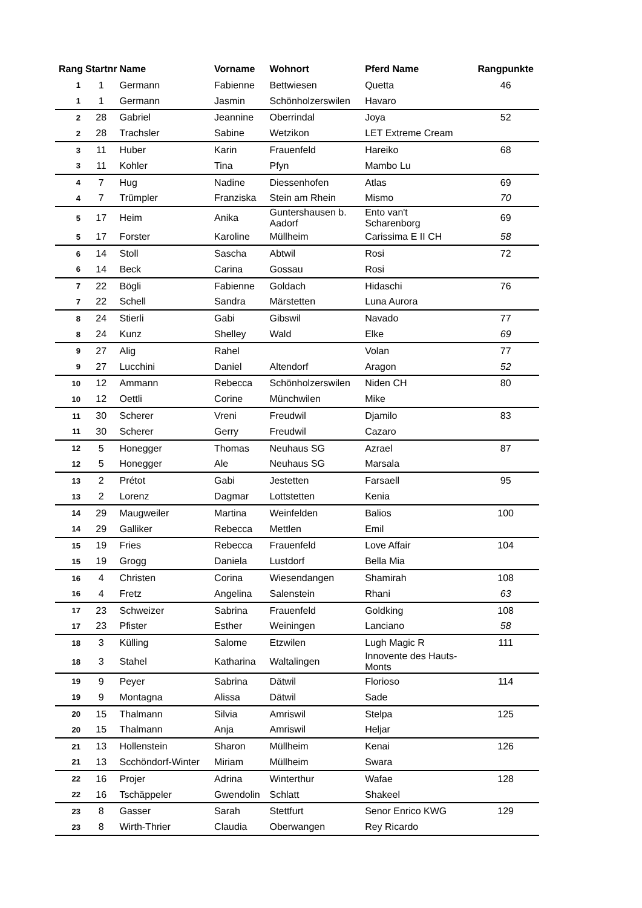| Rang | Startnr | Name | Vorname | Wohnort | Pferd Name | Rangpunkte |
| --- | --- | --- | --- | --- | --- | --- |
| 1 | 1 | Germann | Fabienne | Bettwiesen | Quetta | 46 |
| 1 | 1 | Germann | Jasmin | Schönholzerswilen | Havaro | |
| 2 | 28 | Gabriel | Jeannine | Oberrindal | Joya | 52 |
| 2 | 28 | Trachsler | Sabine | Wetzikon | LET Extreme Cream | |
| 3 | 11 | Huber | Karin | Frauenfeld | Hareiko | 68 |
| 3 | 11 | Kohler | Tina | Pfyn | Mambo Lu | |
| 4 | 7 | Hug | Nadine | Diessenhofen | Atlas | 69 |
| 4 | 7 | Trümpler | Franziska | Stein am Rhein | Mismo | 70 |
| 5 | 17 | Heim | Anika | Guntershausen b. Aadorf | Ento van't Scharenborg | 69 |
| 5 | 17 | Forster | Karoline | Müllheim | Carissima E II CH | 58 |
| 6 | 14 | Stoll | Sascha | Abtwil | Rosi | 72 |
| 6 | 14 | Beck | Carina | Gossau | Rosi | |
| 7 | 22 | Bögli | Fabienne | Goldach | Hidaschi | 76 |
| 7 | 22 | Schell | Sandra | Märstetten | Luna Aurora | |
| 8 | 24 | Stierli | Gabi | Gibswil | Navado | 77 |
| 8 | 24 | Kunz | Shelley | Wald | Elke | 69 |
| 9 | 27 | Alig | Rahel | | Volan | 77 |
| 9 | 27 | Lucchini | Daniel | Altendorf | Aragon | 52 |
| 10 | 12 | Ammann | Rebecca | Schönholzerswilen | Niden CH | 80 |
| 10 | 12 | Oettli | Corine | Münchwilen | Mike | |
| 11 | 30 | Scherer | Vreni | Freudwil | Djamilo | 83 |
| 11 | 30 | Scherer | Gerry | Freudwil | Cazaro | |
| 12 | 5 | Honegger | Thomas | Neuhaus SG | Azrael | 87 |
| 12 | 5 | Honegger | Ale | Neuhaus SG | Marsala | |
| 13 | 2 | Prétot | Gabi | Jestetten | Farsaell | 95 |
| 13 | 2 | Lorenz | Dagmar | Lottstetten | Kenia | |
| 14 | 29 | Maugweiler | Martina | Weinfelden | Balios | 100 |
| 14 | 29 | Galliker | Rebecca | Mettlen | Emil | |
| 15 | 19 | Fries | Rebecca | Frauenfeld | Love Affair | 104 |
| 15 | 19 | Grogg | Daniela | Lustdorf | Bella Mia | |
| 16 | 4 | Christen | Corina | Wiesendangen | Shamirah | 108 |
| 16 | 4 | Fretz | Angelina | Salenstein | Rhani | 63 |
| 17 | 23 | Schweizer | Sabrina | Frauenfeld | Goldking | 108 |
| 17 | 23 | Pfister | Esther | Weiningen | Lanciano | 58 |
| 18 | 3 | Külling | Salome | Etzwilen | Lugh Magic R | 111 |
| 18 | 3 | Stahel | Katharina | Waltalingen | Innovente des Hauts- Monts | |
| 19 | 9 | Peyer | Sabrina | Dätwil | Florioso | 114 |
| 19 | 9 | Montagna | Alissa | Dätwil | Sade | |
| 20 | 15 | Thalmann | Silvia | Amriswil | Stelpa | 125 |
| 20 | 15 | Thalmann | Anja | Amriswil | Heljar | |
| 21 | 13 | Hollenstein | Sharon | Müllheim | Kenai | 126 |
| 21 | 13 | Scchöndorf-Winter | Miriam | Müllheim | Swara | |
| 22 | 16 | Projer | Adrina | Winterthur | Wafae | 128 |
| 22 | 16 | Tschäppeler | Gwendolin | Schlatt | Shakeel | |
| 23 | 8 | Gasser | Sarah | Stettfurt | Senor Enrico KWG | 129 |
| 23 | 8 | Wirth-Thrier | Claudia | Oberwangen | Rey Ricardo | |